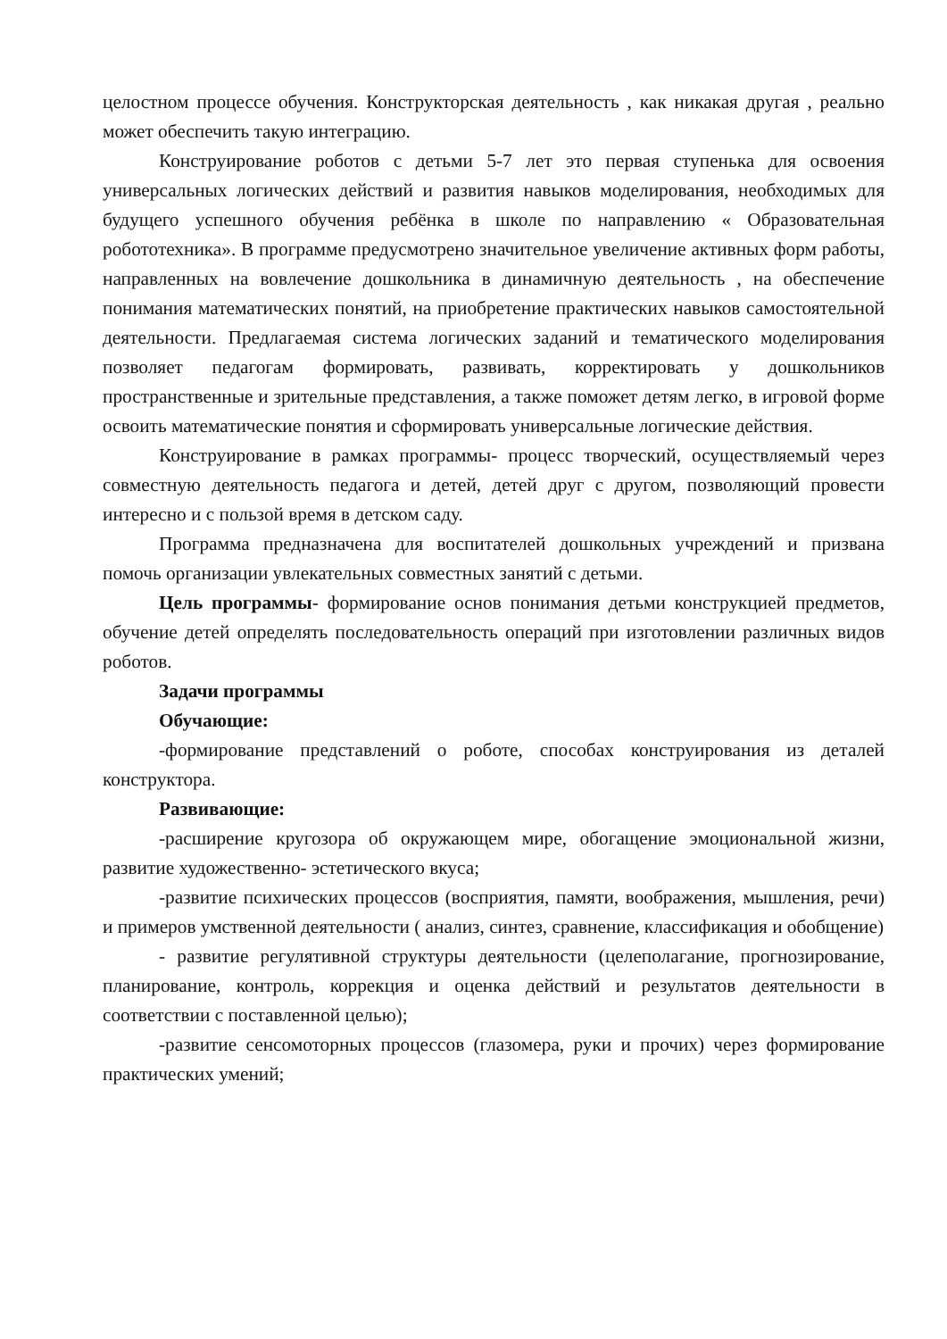целостном процессе обучения. Конструкторская деятельность , как никакая другая , реально может обеспечить такую интеграцию.
Конструирование роботов с детьми 5-7 лет это первая ступенька для освоения универсальных логических действий и развития навыков моделирования, необходимых для будущего успешного обучения ребёнка в школе по направлению « Образовательная робототехника». В программе предусмотрено значительное увеличение активных форм работы, направленных на вовлечение дошкольника в динамичную деятельность , на обеспечение понимания математических понятий, на приобретение практических навыков самостоятельной деятельности. Предлагаемая система логических заданий и тематического моделирования позволяет педагогам формировать, развивать, корректировать у дошкольников пространственные и зрительные представления, а также поможет детям легко, в игровой форме освоить математические понятия и сформировать универсальные логические действия.
Конструирование в рамках программы- процесс творческий, осуществляемый через совместную деятельность педагога и детей, детей друг с другом, позволяющий провести интересно и с пользой время в детском саду.
Программа предназначена для воспитателей дошкольных учреждений и призвана помочь организации увлекательных совместных занятий с детьми.
Цель программы- формирование основ понимания детьми конструкцией предметов, обучение детей определять последовательность операций при изготовлении различных видов роботов.
Задачи программы
Обучающие:
-формирование представлений о роботе, способах конструирования из деталей конструктора.
Развивающие:
-расширение кругозора об окружающем мире, обогащение эмоциональной жизни, развитие художественно- эстетического вкуса;
-развитие психических процессов (восприятия, памяти, воображения, мышления, речи) и примеров умственной деятельности ( анализ, синтез, сравнение, классификация и обобщение)
- развитие регулятивной структуры деятельности (целеполагание, прогнозирование, планирование, контроль, коррекция и оценка действий и результатов деятельности в соответствии с поставленной целью);
-развитие сенсомоторных процессов (глазомера, руки и прочих) через формирование практических умений;